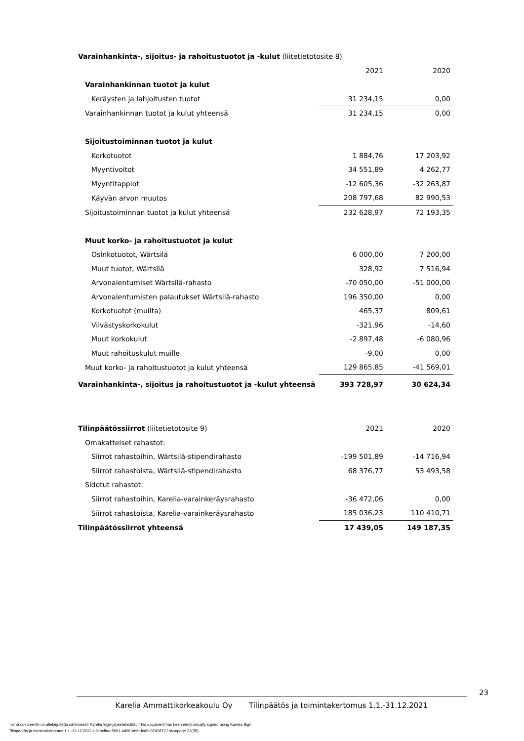| Varainhankinta-, sijoitus- ja rahoitustuotot ja -kulut (liitetietotosite 8) | | |
| | 2021 | 2020 |
| Varainhankinnan tuotot ja kulut | | |
| Keräysten ja lahjoitusten tuotot | 31 234,15 | 0,00 |
| Varainhankinnan tuotot ja kulut yhteensä | 31 234,15 | 0,00 |
| Sijoitustoiminnan tuotot ja kulut | | |
| Korkotuotot | 1 884,76 | 17 203,92 |
| Myyntivoitot | 34 551,89 | 4 262,77 |
| Myyntitappiot | -12 605,36 | -32 263,87 |
| Käyvän arvon muutos | 208 797,68 | 82 990,53 |
| Sijoitustoiminnan tuotot ja kulut yhteensä | 232 628,97 | 72 193,35 |
| Muut korko- ja rahoitustuotot ja kulut | | |
| Osinkotuotot, Wärtsilä | 6 000,00 | 7 200,00 |
| Muut tuotot, Wärtsilä | 328,92 | 7 516,94 |
| Arvonalentumiset Wärtsilä-rahasto | -70 050,00 | -51 000,00 |
| Arvonalentumisten palautukset Wärtsilä-rahasto | 196 350,00 | 0,00 |
| Korkotuotot (muilta) | 465,37 | 809,61 |
| Viivästyskorkokulut | -321,96 | -14,60 |
| Muut korkokulut | -2 897,48 | -6 080,96 |
| Muut rahoituskulut muille | -9,00 | 0,00 |
| Muut korko- ja rahoitustuotot ja kulut yhteensä | 129 865,85 | -41 569,01 |
| Varainhankinta-, sijoitus ja rahoitustuotot ja -kulut yhteensä | 393 728,97 | 30 624,34 |
| Tilinpäätössiirrot (liitetietotosite 9) | 2021 | 2020 |
| Omakatteiset rahastot: | | |
| Siirrot rahastoihin, Wärtsilä-stipendirahasto | -199 501,89 | -14 716,94 |
| Siirrot rahastoista, Wärtsilä-stipendirahasto | 68 376,77 | 53 493,58 |
| Sidotut rahastot: | | |
| Siirrot rahastoihin, Karelia-varainkeräysrahasto | -36 472,06 | 0,00 |
| Siirrot rahastoista, Karelia-varainkeräysrahasto | 185 036,23 | 110 410,71 |
| Tilinpäätössiirrot yhteensä | 17 439,05 | 149 187,35 |
23
Karelia Ammattikorkeakoulu Oy Tilinpäätös ja toimintakertomus 1.1.-31.12.2021
Tämä dokumentti on allekirjoitettu sähköisesti Karelia Sign-järjestelmällä / This document has been electronically signed using Karelia Sign
Tilinpäätös ja toimintakertomus 1.1.-31.12.2021 / 2ebcffaa-5991-4d96-befb-fcd9c37d1872 / sivu/page 23(35)